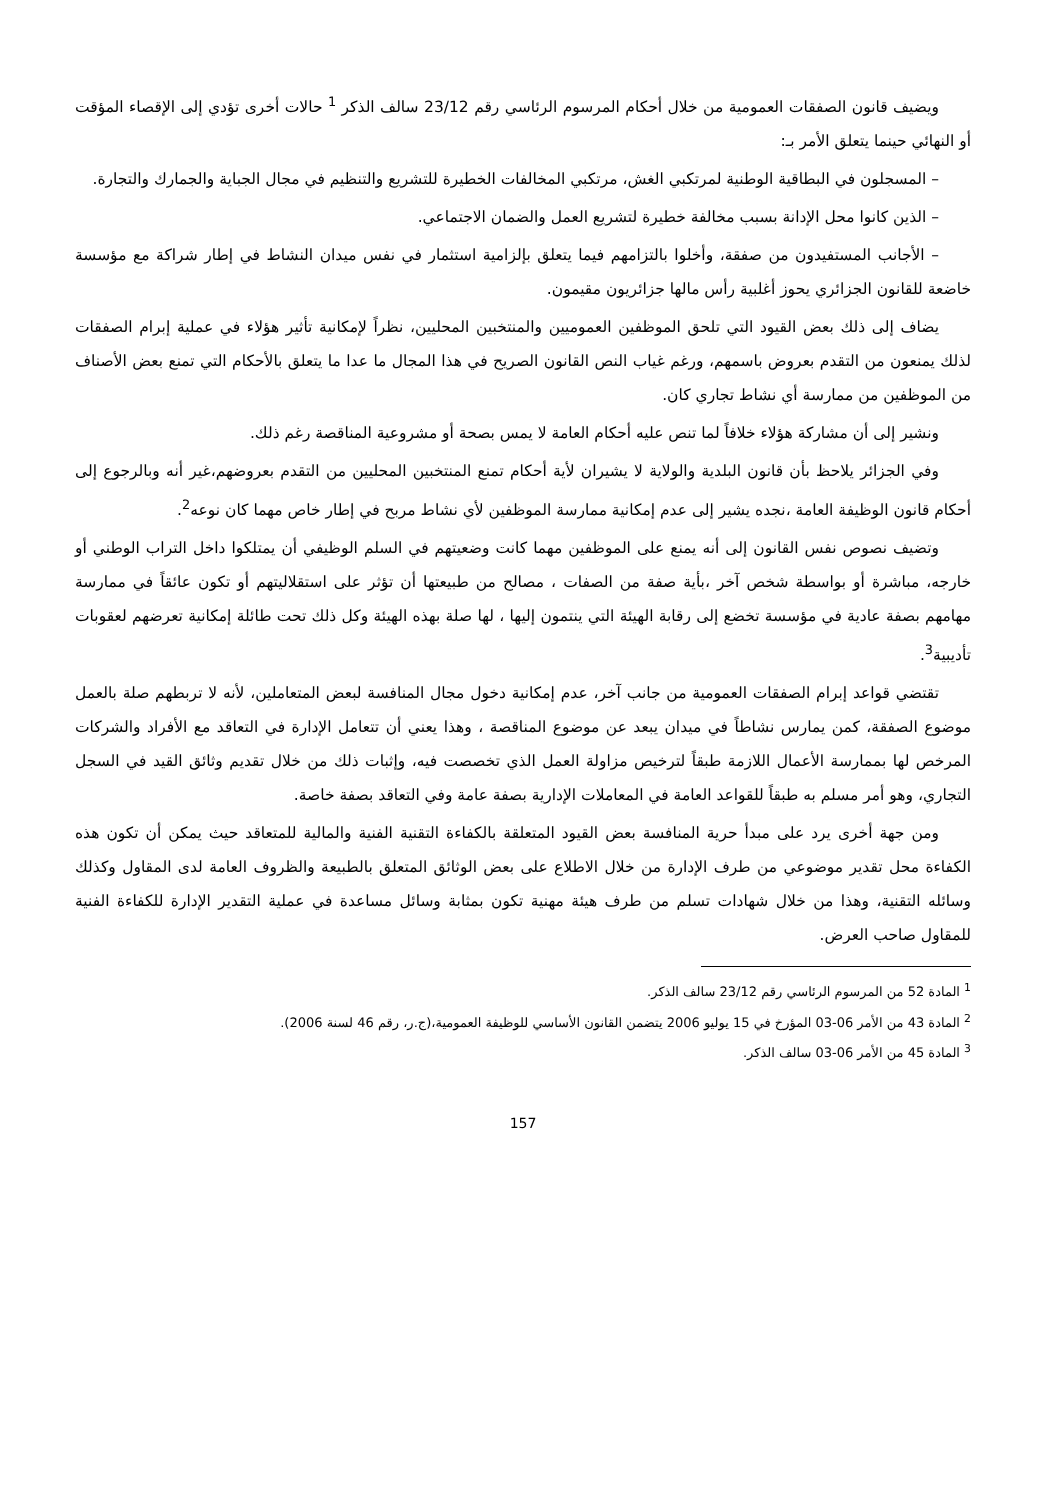ويضيف قانون الصفقات العمومية من خلال أحكام المرسوم الرئاسي رقم 23/12 سالف الذكر <sup>1</sup> حالات أخرى تؤدي إلى الإقصاء المؤقت أو النهائي حينما يتعلق الأمر بـ:
– المسجلون في البطاقية الوطنية لمرتكبي الغش، مرتكبي المخالفات الخطيرة للتشريع والتنظيم في مجال الجباية والجمارك والتجارة.
– الذين كانوا محل الإدانة بسبب مخالفة خطيرة لتشريع العمل والضمان الاجتماعي.
– الأجانب المستفيدون من صفقة، وأخلوا بالتزامهم فيما يتعلق بإلزامية استثمار في نفس ميدان النشاط في إطار شراكة مع مؤسسة خاضعة للقانون الجزائري يحوز أغلبية رأس مالها جزائريون مقيمون.
يضاف إلى ذلك بعض القيود التي تلحق الموظفين العموميين والمنتخبين المحليين، نظراً لإمكانية تأثير هؤلاء في عملية إبرام الصفقات لذلك يمنعون من التقدم بعروض باسمهم، ورغم غياب النص القانون الصريح في هذا المجال ما عدا ما يتعلق بالأحكام التي تمنع بعض الأصناف من الموظفين من ممارسة أي نشاط تجاري كان.
ونشير إلى أن مشاركة هؤلاء خلافاً لما تنص عليه أحكام العامة لا يمس بصحة أو مشروعية المناقصة رغم ذلك.
وفي الجزائر يلاحظ بأن قانون البلدية والولاية لا يشيران لأية أحكام تمنع المنتخبين المحليين من التقدم بعروضهم،غير أنه وبالرجوع إلى أحكام قانون الوظيفة العامة ،نجده يشير إلى عدم إمكانية ممارسة الموظفين لأي نشاط مربح في إطار خاص مهما كان نوعه<sup>2</sup>.
وتضيف نصوص نفس القانون إلى أنه يمنع على الموظفين مهما كانت وضعيتهم في السلم الوظيفي أن يمتلكوا داخل التراب الوطني أو خارجه، مباشرة أو بواسطة شخص آخر ،بأية صفة من الصفات ، مصالح من طبيعتها أن تؤثر على استقلاليتهم أو تكون عائقاً في ممارسة مهامهم بصفة عادية في مؤسسة تخضع إلى رقابة الهيئة التي ينتمون إليها ، لها صلة بهذه الهيئة وكل ذلك تحت طائلة إمكانية تعرضهم لعقوبات تأديبية<sup>3</sup>.
تقتضي قواعد إبرام الصفقات العمومية من جانب آخر، عدم إمكانية دخول مجال المنافسة لبعض المتعاملين، لأنه لا تربطهم صلة بالعمل موضوع الصفقة، كمن يمارس نشاطاً في ميدان يبعد عن موضوع المناقصة ، وهذا يعني أن تتعامل الإدارة في التعاقد مع الأفراد والشركات المرخص لها بممارسة الأعمال اللازمة طبقاً لترخيص مزاولة العمل الذي تخصصت فيه، وإثبات ذلك من خلال تقديم وثائق القيد في السجل التجاري، وهو أمر مسلم به طبقاً للقواعد العامة في المعاملات الإدارية بصفة عامة وفي التعاقد بصفة خاصة.
ومن جهة أخرى يرد على مبدأ حرية المنافسة بعض القيود المتعلقة بالكفاءة التقنية الفنية والمالية للمتعاقد حيث يمكن أن تكون هذه الكفاءة محل تقدير موضوعي من طرف الإدارة من خلال الاطلاع على بعض الوثائق المتعلق بالطبيعة والظروف العامة لدى المقاول وكذلك وسائله التقنية، وهذا من خلال شهادات تسلم من طرف هيئة مهنية تكون بمثابة وسائل مساعدة في عملية التقدير الإدارة للكفاءة الفنية للمقاول صاحب العرض.
<sup>1</sup> المادة 52 من المرسوم الرئاسي رقم 23/12 سالف الذكر.
<sup>2</sup> المادة 43 من الأمر 06-03 المؤرخ في 15 يوليو 2006 يتضمن القانون الأساسي للوظيفة العمومية،(ج.ر، رقم 46 لسنة 2006).
<sup>3</sup> المادة 45 من الأمر 06-03 سالف الذكر.
157